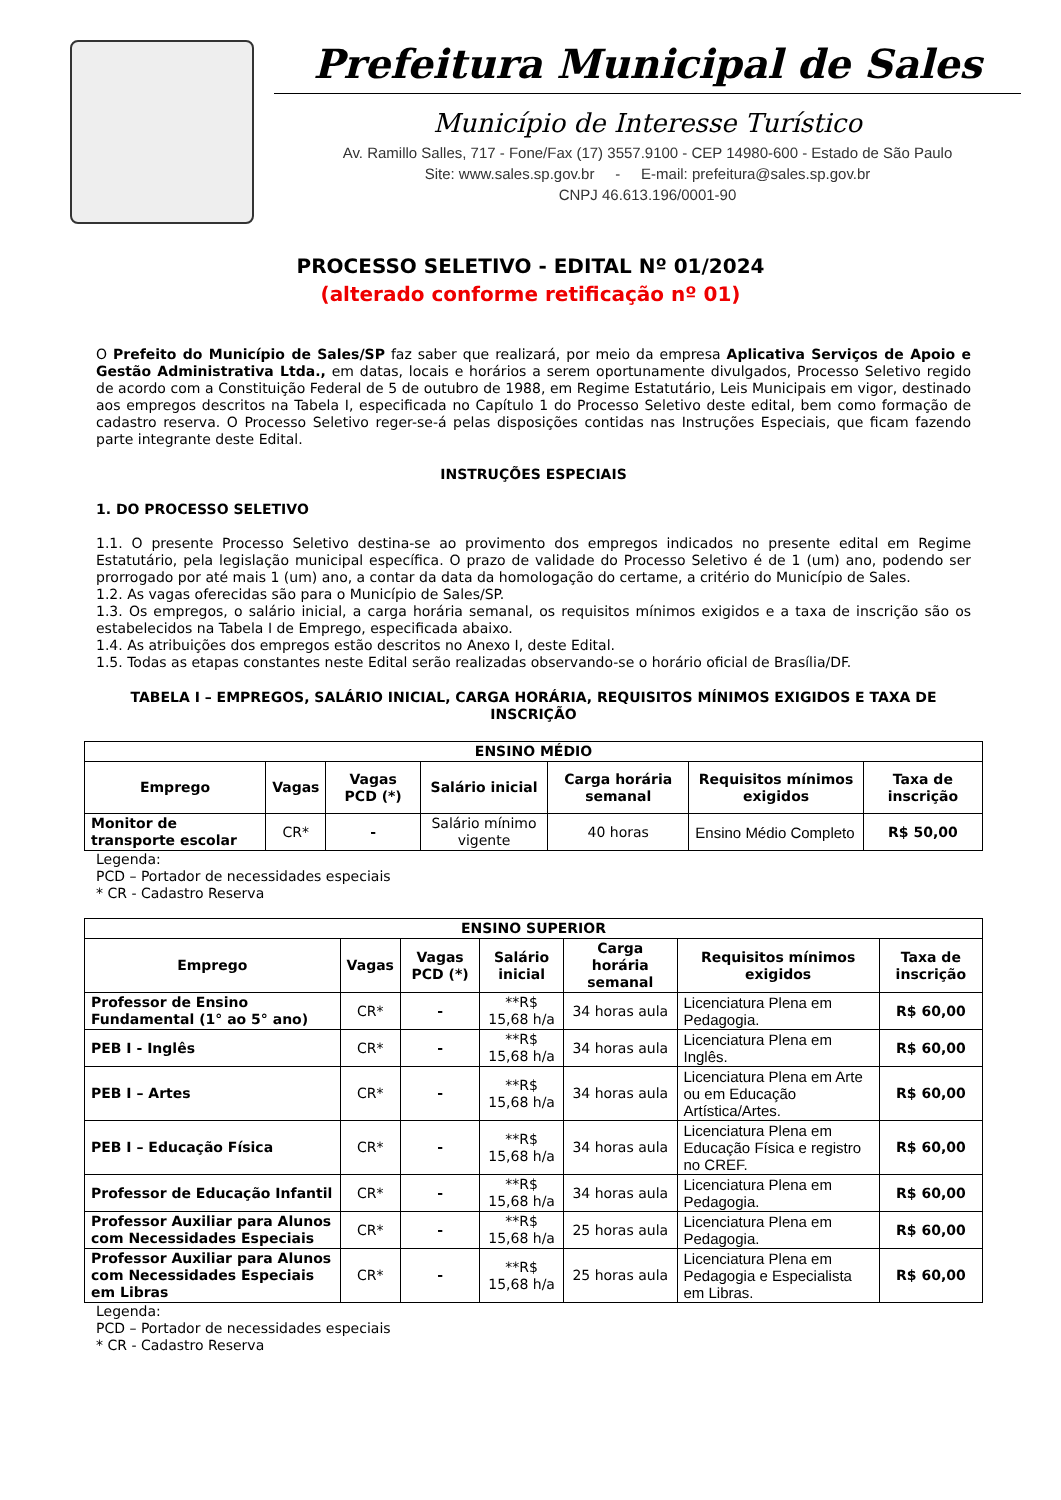Prefeitura Municipal de Sales
Município de Interesse Turístico
Av. Ramillo Salles, 717 - Fone/Fax (17) 3557.9100 - CEP 14980-600 - Estado de São Paulo
Site: www.sales.sp.gov.br - E-mail: prefeitura@sales.sp.gov.br
CNPJ 46.613.196/0001-90
PROCESSO SELETIVO - EDITAL Nº 01/2024
(alterado conforme retificação nº 01)
O Prefeito do Município de Sales/SP faz saber que realizará, por meio da empresa Aplicativa Serviços de Apoio e Gestão Administrativa Ltda., em datas, locais e horários a serem oportunamente divulgados, Processo Seletivo regido de acordo com a Constituição Federal de 5 de outubro de 1988, em Regime Estatutário, Leis Municipais em vigor, destinado aos empregos descritos na Tabela I, especificada no Capítulo 1 do Processo Seletivo deste edital, bem como formação de cadastro reserva. O Processo Seletivo reger-se-á pelas disposições contidas nas Instruções Especiais, que ficam fazendo parte integrante deste Edital.
INSTRUÇÕES ESPECIAIS
1. DO PROCESSO SELETIVO
1.1. O presente Processo Seletivo destina-se ao provimento dos empregos indicados no presente edital em Regime Estatutário, pela legislação municipal específica. O prazo de validade do Processo Seletivo é de 1 (um) ano, podendo ser prorrogado por até mais 1 (um) ano, a contar da data da homologação do certame, a critério do Município de Sales.
1.2. As vagas oferecidas são para o Município de Sales/SP.
1.3. Os empregos, o salário inicial, a carga horária semanal, os requisitos mínimos exigidos e a taxa de inscrição são os estabelecidos na Tabela I de Emprego, especificada abaixo.
1.4. As atribuições dos empregos estão descritos no Anexo I, deste Edital.
1.5. Todas as etapas constantes neste Edital serão realizadas observando-se o horário oficial de Brasília/DF.
TABELA I – EMPREGOS, SALÁRIO INICIAL, CARGA HORÁRIA, REQUISITOS MÍNIMOS EXIGIDOS E TAXA DE INSCRIÇÃO
| ENSINO MÉDIO | | | | | | |
| --- | --- | --- | --- | --- | --- | --- |
| Emprego | Vagas | Vagas PCD (*) | Salário inicial | Carga horária semanal | Requisitos mínimos exigidos | Taxa de inscrição |
| Monitor de transporte escolar | CR* | - | Salário mínimo vigente | 40 horas | Ensino Médio Completo | R$ 50,00 |
Legenda:
PCD – Portador de necessidades especiais
* CR - Cadastro Reserva
| ENSINO SUPERIOR | | | | | | |
| --- | --- | --- | --- | --- | --- | --- |
| Emprego | Vagas | Vagas PCD (*) | Salário inicial | Carga horária semanal | Requisitos mínimos exigidos | Taxa de inscrição |
| Professor de Ensino Fundamental (1° ao 5° ano) | CR* | - | **R$ 15,68 h/a | 34 horas aula | Licenciatura Plena em Pedagogia. | R$ 60,00 |
| PEB I - Inglês | CR* | - | **R$ 15,68 h/a | 34 horas aula | Licenciatura Plena em Inglês. | R$ 60,00 |
| PEB I – Artes | CR* | - | **R$ 15,68 h/a | 34 horas aula | Licenciatura Plena em Arte ou em Educação Artística/Artes. | R$ 60,00 |
| PEB I – Educação Física | CR* | - | **R$ 15,68 h/a | 34 horas aula | Licenciatura Plena em Educação Física e registro no CREF. | R$ 60,00 |
| Professor de Educação Infantil | CR* | - | **R$ 15,68 h/a | 34 horas aula | Licenciatura Plena em Pedagogia. | R$ 60,00 |
| Professor Auxiliar para Alunos com Necessidades Especiais | CR* | - | **R$ 15,68 h/a | 25 horas aula | Licenciatura Plena em Pedagogia. | R$ 60,00 |
| Professor Auxiliar para Alunos com Necessidades Especiais em Libras | CR* | - | **R$ 15,68 h/a | 25 horas aula | Licenciatura Plena em Pedagogia e Especialista em Libras. | R$ 60,00 |
Legenda:
PCD – Portador de necessidades especiais
* CR - Cadastro Reserva